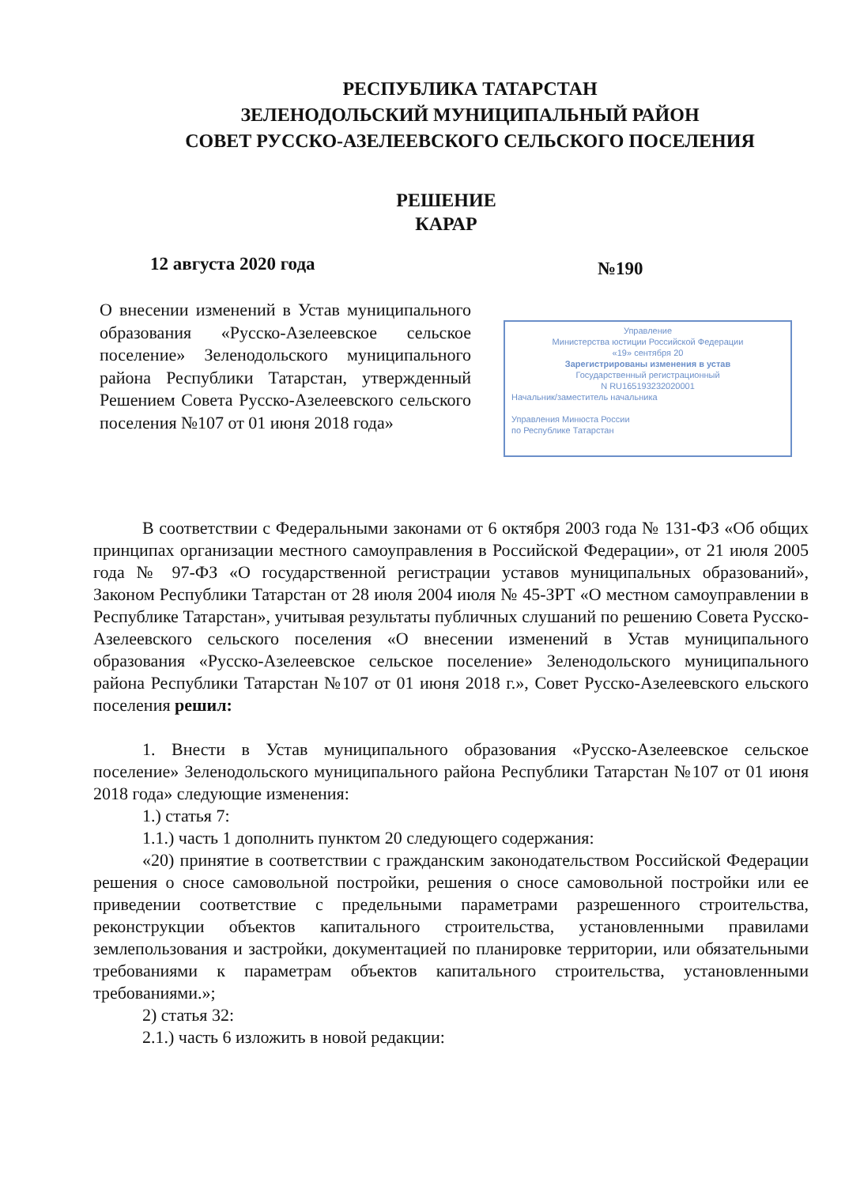РЕСПУБЛИКА ТАТАРСТАН
ЗЕЛЕНОДОЛЬСКИЙ МУНИЦИПАЛЬНЫЙ РАЙОН
СОВЕТ РУССКО-АЗЕЛЕЕВСКОГО СЕЛЬСКОГО ПОСЕЛЕНИЯ
РЕШЕНИЕ
КАРАР
12 августа 2020 года №190
О внесении изменений в Устав муниципального образования «Русско-Азелеевское сельское поселение» Зеленодольского муниципального района Республики Татарстан, утвержденный Решением Совета Русско-Азелеевского сельского поселения №107 от 01 июня 2018 года»
Управление
Министерства юстиции Российской Федерации
«19» сентября 20
Зарегистрированы изменения в устав
Государственный регистрационный
N RU165193232020001
Начальник/заместитель начальника
Управления Минюста России
по Республике Татарстан
В соответствии с Федеральными законами от 6 октября 2003 года № 131-ФЗ «Об общих принципах организации местного самоуправления в Российской Федерации», от 21 июля 2005 года № 97-ФЗ «О государственной регистрации уставов муниципальных образований», Законом Республики Татарстан от 28 июля 2004 июля № 45-ЗРТ «О местном самоуправлении в Республике Татарстан», учитывая результаты публичных слушаний по решению Совета Русско-Азелеевского сельского поселения «О внесении изменений в Устав муниципального образования «Русско-Азелеевское сельское поселение» Зеленодольского муниципального района Республики Татарстан №107 от 01 июня 2018 г.», Совет Русско-Азелеевского ельского поселения решил:
1. Внести в Устав муниципального образования «Русско-Азелеевское сельское поселение» Зеленодольского муниципального района Республики Татарстан №107 от 01 июня 2018 года» следующие изменения:
1.) статья 7:
1.1.) часть 1 дополнить пунктом 20 следующего содержания:
«20) принятие в соответствии с гражданским законодательством Российской Федерации решения о сносе самовольной постройки, решения о сносе самовольной постройки или ее приведении соответствие с предельными параметрами разрешенного строительства, реконструкции объектов капитального строительства, установленными правилами землепользования и застройки, документацией по планировке территории, или обязательными требованиями к параметрам объектов капитального строительства, установленными требованиями.»;
2) статья 32:
2.1.) часть 6 изложить в новой редакции: